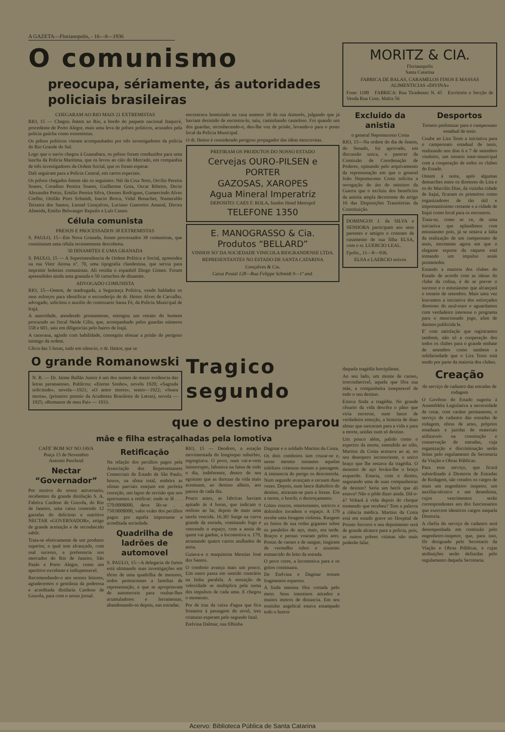A GAZETA—Florianopolis, - 16—8—1936
O comunismo
preocupa, sériamente, ás autoridades policiais brasileiras
CHEGARAM AO RIO MAIS 21 EXTREMISTAS
RIO, 15 — Chegou ôntem ao Rio, a bordo do paquete nacional Itaquicé, procedente de Porto Alegre, mais uma leva de prêsos politicos, acusados pela policia gaúcha como extremistas.
Os prêsos politicos vieram acompanhados por três investigadores da policia do Rio Grande do Sul.
Logo que o navio chegou á Guanabara, os prêsos foram conduzidos para uma lancha da Policia Maritima, que os levou ao cáis do Mercado, em companhia de três investigadores da Ordem Social, que os foram esperar.
Dali seguiram para a Policia Central, em carros especiais.
Os prêsos chegados ôntem são os seguintes: Néi da Cruz Neto, Orcilio Pereira Soares, Coradino Pereira Soares, Guilherme Goia, Oscar Ribeiro, Decio Alexandre Preiss, Emilio Pereira Silva, Orestes Rodrigues, Gumercindo Alves Coelho, Ortilão Pires Schmidt, Inacio Broca, Vidal Bonacher, Numeraldo Teixeira dos Santos, Leonel Gonçalves, Luciano Guerreiro Amaral, Dirceu Almeida, Emilio Belwanger Repuilo e Luís Cuneo.
Célula comunista
PRESOS E PROCESSADOS 38 EXTREMISTAS
S. PAULO, 15—Em Nova Granada, foram processados 38 comunistas, que constituiam uma célula recentemente descoberta.
50 DINAMITES E UMA GRANADA
S. PAULO, 15 — A Superintendencia de Ordem Politica e Social, apreendeu na rua Vitor Airosa nº. 70, uma tipografia clandestina, que servia para imprimir boletins comunistas. Ali residia o espanhól Diogo Gimen. Foram apreendidos ainda uma granada e 50 cartuchos de dinamite.
ADVOGADO COMUNISTA
RIO, 15—Ontem, de madrugada, a Segurança Politica, vendo baldados os seus esforços para identificar o esconderijo do dr. Heitor Alves de Carvalho, advogado, solicitou o auxilio do comissario Santa Fé, da Policia Municipal de Irajá.
A autoridade, atendendo prontamente, entregou um retrato do homem procurado ao fiscal Neide Cilio, que, acompanhado pelos guardas números 558 e 601, saiu em diligencias pelo bairro de Irajá.
A caravana, agindo com habilidade, conseguiu efetuar a prisão do perigoso inimigo da ordem.
Cêrca das 5 horas, tudo em silencio, o dr. Heitor, que se
encontrava homisiado na casa numero 39 da rua Aimorés, julgando que já haviam desistido de encontra-lo, saíu, caminhando cauteloso. Foi quando um dos guardas, reconhecendo-o, deu-lhe voz de prisão, levando-o para o posto local da Policia Municipal.
O dr. Heitor é considerado perigoso propagador das idéas moscovitas.
PREFIRAM OS PRODUTOS DO NOSSO ESTADO
Cervejas OURO-PILSEN e PORTER
GAZOSAS, XAROPES
Agua Mineral Imperatriz
DEPOSITO: CAES F. ROLA, fundos Hotel Metropol
TELEFONE 1350
E. MANOGRASSO & Cia.
Produtos “BELLARD”
VINHOS SO' DA SOCIEDADE VINICOLA RIOGRANDENSE LTDA.
REPRESENTANTES NO ESTADO DE SANTA CATARINA
Gonçalves & Cia.
Caixa Postal 128—Rua Felippe Schmidt 9—1º and.
O grande Romanowski
N. R. — Dr. Jaime Ballão Junior é um dos nomes de maior evidencia das letras paranaenses. Publicou: «Eterno Sonho», novela 1920; «Sagrada solicitude», novela—1921; «O amor morre», teatro—1922; «Seara morta», (primeiro premio da Academia Brasileira de Letras), novela — 1925; «Romance de meu Pai» — 1933.
Tragico segundo
que o destino preparou
mãe e filha estraçalhadas pela lomotiva
CAFE' BOM SO' NO JAVA
Praça 15 de Novembro
Antonio Paschoal
Nectar “Governador”
Por motivo do nosso aniversario, recebemos da grande distilação S. A. Fabrica Cardoso de Gouvêa, do Rio de Janeiro, uma caixa contendo 12 garrafas do delicioso e nutritivo NECTAR «GOVERNADOR», artigo de grande aceitação e de reconhecido sabôr.
Trata-se efetivamente de um produtor superior, o qual tem alcançado, com real sucesso, a preferencia nos mercados do Rio de Janeiro, São Paulo e Porto Alegre, como um aperitivo excelente e indispensavel.
Recomendando-o aos nossos leitores, agradecemos o gentileza da poderosa e acreditada distilaria Cardoso de Gouvêa, para com o nosso jornal.
Retificação
Na relação dos pecúlios pagos pela Associação dos Representantes Comerciais do Estado de São Paulo, houve, na sôma total, embóra as sômas parciais estejam em perfeita correção, um lapso de revisão que nos apressamos a retificar: onde se lê . . . 570:000$000, deve lêr-se . . 750:000$000, valor exáto dos pecúlios pagos por aquéla importante e acreditada sociedade.
Quadrilha de ladrões de automovel
S. PAULO, 15—A delegacia de furtos está ultimando suas investigações em tôrno de uma quadrilha de menores, todos pertencentes a familias de representação, e que se apropriavam de automoveis para roubar-lhes acumuladores e ferramentas, abandonando-os depois, nas estradas.
RIO, 15 — Deodoro, a estação movimentada do longinquo suburbio, regorgitava. O povo, num vai-e-vem ininterrupto, labutava na faina de todo o dia, indeferente, dentro de seu egoismo que as durezas da vida mais acentuam, ao destino alheio, aos passos de cada dia.
Pouco antes, as fabricas haviam apitado ás 4 horas, que indicam o retôrno ao lar, depois de mais uma tarefa vencida. 16.30! Surge na curva grande da estrada, vomitando fogo e vencendo o espaço, com a ansia de quem vai ganhar, a locomotiva n. 179, arrastando quatro carros atulhados de areia.
Guiava-a o maquinista Messias José dos Santos.
O comboio avança mais um pouco. Um outro passa em sentido contrário na linha paralela. A sensação de velocidade se multiplica pela soma dos impulsos de cada uma. E chegou o momento.
Por de traz da caixa d'agua que fica fronteira á passagem do nivel, trez criaturas esperam pelo segundo fatal.
Etelvina Dalmar, sua filhinha
Dagmar e o soldado Martins da Costa.
Os dois comboios iam cruzar-se e, nesse mesmo instantes aquelas infelizes criaturas tentam a passagem. A iminencia do perigo os descontrola. Num segundo avançam e recuam duas vezes. Depois, num lance diabolico do destino, atiraram-se para a frente. Era a morte, o horrôr, o destroçamento.
Gritos roucos, estertorantes, tetricos e doloridos invadem o espaço. A 179 recebe uma freagem violenta. Rangem os freios de sua rodas gigantes sobre os paralelos de aço, mais, era tarde. Braços e pernas voaram pelos ares. Postas de carnes e de sangue, tingiram de vermelho rubro e zinzento esmaecido do leito da estrada.
O povo corre, a locomotiva para e os gritos continuara.
De Etelvina e Dagmar restam fragmentos esparsos.
A linda menina fôra cortada pelo meio. Seus intestinos atirados a muitos metros de distancia. Em seu rostinho angelical estava estampado todo o horror
MORITZ & CIA.
Florianopolis
Santa Catarina
FABRICA DE BALAS, CARAMELOS FINOS E MASSAS ALIMENTICIAS «DIVINA»
Fone: 1180 FABRICA: Rua Tiradentes N. 45 Escritorio e Secção de Venda Rua Cons. Mafra 56
Excluido da anistia
o general Nepomuceno Costa
RIO, 15—Na ordem do dia de ôntem, do Senado, foi aprovado, em discussão unica, o parecer da Comissão de Coordenação de Poderes, opinando pelo arquivamento da representação em que o general João Nepomuceno Costa solicita a revogação do áto do ministro da Guerra que o excluiu dos beneficios da anistia ampla decorrente do artigo 16 das Disposições Transitorias da Constituição.
DOMINGOS J. da SILVA e SENHORA participam aos seus parentes e amigos o contrato de casamento de sua filha ELSA, com o sr. LUERCIO LEAL.
Fpolis., 11—8—936.
ELSA e LAERCIO noivos
Desportos
Torneio preliminar para o campeonato estadual de tenis
Coube ao Lira Tenis a iniciativa para o campeonato estadual de tenis, realizando nos dias 6 e 7 de setembro vindoiro, um torneio inter-municipal com a cooperação de todos os clubes do Estado.
Ontem á noite, após algumas demarches entre os diretores do Lira e os do Marcilio Dias, da vizinha cidade de Itajai, ficaram os primeiros como organizadores de tão útil e importantissimo certame e a cidade de Itajai como local para os encontros.
Trata-se, como se ve, de uma iniciativa que aplaudimos com entusiasmo pois, já se notava a falta da realização de um campeonato de tenis, mormente agora em que o elegante esporte da raquete está tomando um impulso assás prometedor.
Estando a maioria dos clubes do Estado de acordo com as ideias do clube da colina, é de se prever o sucesso e o entusiasmo que alcançará o torneio de setembro. Mais uma vez louvamos a iniciativa dos esforçados diretores do azul-ouro e aguardamos com verdadeiro interesse o programa para o mencionado jogo, afim de darmos publicida le.
E' com satisfação que registramos tambem, não só a cooperação dos todos os clubes para o grande embate de setembro como tambem a solidariedade que o Lira Tenis està tendo por parte da maioria dos clubes.
daquela tragédia horripilante.
Ao seu lado, um monte de carnes, irreconhecivel, aquela que fôra sua mãe, a companheira inseparavel de todo o seu destino.
Estava finda a tragédia. No grande cênario da vida descêra o pâno que viría encerrar, num lance de verdadeira emoção, a historia de duas almas que nasceram para a vida e para a morte, unidas num só destino.
Um pouco além, palido como o espectro da morte, estendido ao sólo, Martins da Costa acenava ao ar, no seu desespero inconsciente, o unico braço que lhe restava da tragédia. O monstro de aço levára-lhe o braço esquerdo. Estaria, com o direito, segurando uma de suas companheiras de destino? Seria um herói que ali estava? Não o pôde dizer ainda. Dil-o-á? Voltará á vida depois do choque tremendo que recebeu? Tem a palavra a ciência médica. Martins da Costa está em estado grave no Hospital de Pronto Socorro e seu depoimento será de grande alcance para a policia, pois, as outros pobres vitimas não mais poderão falar.
Creação
do serviço de cadastro das estradas de rodagem
O Govêrno do Estado sugeriu á Assembléia Legislativa a necessidade de crear, com caráter permanente, o serviço de cadastro das estradas de rodagem, obras de artes, próprios estaduais e jazidas de materiais utilizaveis na construção e conservação de estradas, cuja organização e discriminação serão feitas pelo regulamento da Secretaria da Viação e Obras Públicas.
Para esse serviço, que ficará subordinado á Diretoria de Estradas de Rodagem, são creados os cargos de mais um engenheiro inspetor, um auxiliar-técnico e um desenhista, cujos vencimentos serão correspondentes aos dos funcionarios que exercem identicos cargos naquela Diretoria.
A chefia do serviço de cadastro será desempenhada em comissão pelo engenheiro-inspetor, que, para isso, fôr designado pelo Secretario da Viação e Obras Públicas, e cujas atribuições serão definidas pelo regulamento daquela Secretaria.
Acervo: Biblioteca Pública de Santa Catarina